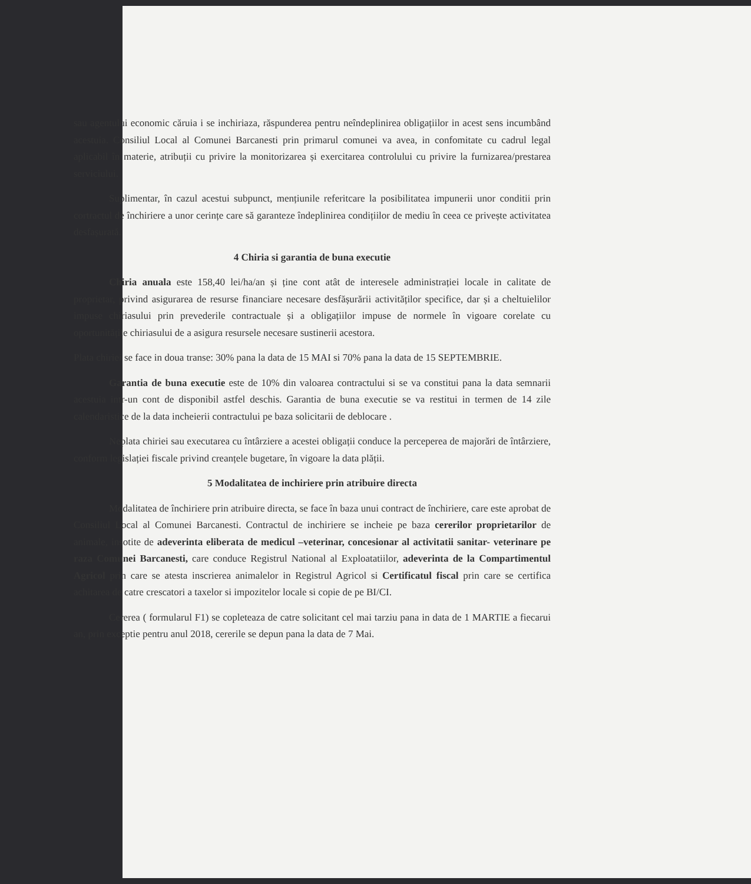sau agentului economic căruia i se inchiriaza, răspunderea pentru neîndeplinirea obligațiilor in acest sens incumbând acestuia. Consiliul Local al Comunei Barcanesti prin primarul comunei va avea, in confomitate cu cadrul legal aplicabil în materie, atribuții cu privire la monitorizarea și exercitarea controlului cu privire la furnizarea/prestarea serviciului.
Suplimentar, în cazul acestui subpunct, mențiunile referitcare la posibilitatea impunerii unor conditii prin cortractul de închiriere a unor cerințe care să garanteze îndeplinirea condițiilor de mediu în ceea ce privește activitatea desfașurată.
4 Chiria si garantia de buna executie
Chiria anuala este 158,40 lei/ha/an și ține cont atât de interesele administrației locale in calitate de proprietar, privind asigurarea de resurse financiare necesare desfășurării activităților specifice, dar și a cheltuielilor impuse chiriasului prin prevederile contractuale și a obligațiilor impuse de normele în vigoare corelate cu oportunitățile chiriasului de a asigura resursele necesare sustinerii acestora.
Plata chiriei se face in doua transe: 30% pana la data de 15 MAI si 70% pana la data de 15 SEPTEMBRIE.
Garantia de buna executie este de 10% din valoarea contractului si se va constitui pana la data semnarii acestuia intr-un cont de disponibil astfel deschis. Garantia de buna executie se va restitui in termen de 14 zile calendaristice de la data incheierii contractului pe baza solicitarii de deblocare .
Neplata chiriei sau executarea cu întârziere a acestei obligații conduce la perceperea de majorări de întârziere, conform legislației fiscale privind creanțele bugetare, în vigoare la data plății.
5 Modalitatea de inchiriere prin atribuire directa
Modalitatea de închiriere prin atribuire directa, se face în baza unui contract de închiriere, care este aprobat de Consiliul Local al Comunei Barcanesti. Contractul de inchiriere se incheie pe baza cererilor proprietarilor de animale, insotite de adeverinta eliberata de medicul –veterinar, concesionar al activitatii sanitar- veterinare pe raza Comunei Barcanesti, care conduce Registrul National al Exploatatiilor, adeverinta de la Compartimentul Agricol prin care se atesta inscrierea animalelor in Registrul Agricol si Certificatul fiscal prin care se certifica achitarea de catre crescatori a taxelor si impozitelor locale si copie de pe BI/CI.
Cererea ( formularul F1) se copleteaza de catre solicitant cel mai tarziu pana in data de 1 MARTIE a fiecarui an, prin exceptie pentru anul 2018, cererile se depun pana la data de 7 Mai.